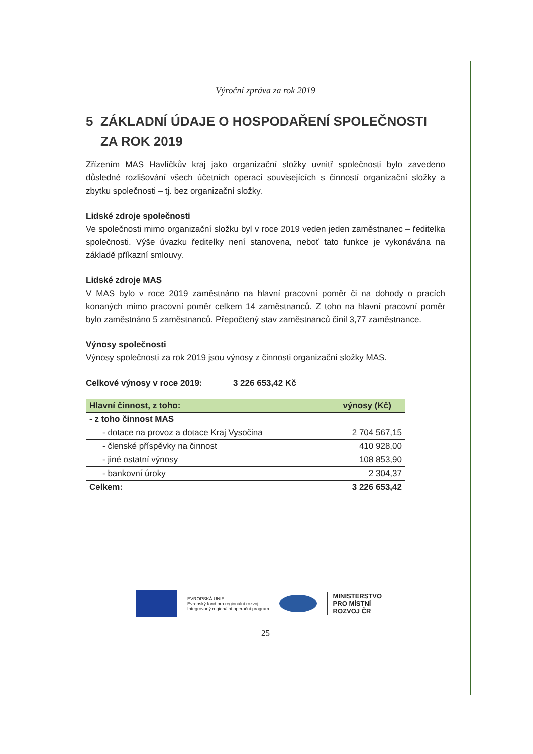Výroční zpráva za rok 2019
5 ZÁKLADNÍ ÚDAJE O HOSPODAŘENÍ SPOLEČNOSTI
ZA ROK 2019
Zřízením MAS Havlíčkův kraj jako organizační složky uvnitř společnosti bylo zavedeno důsledné rozlišování všech účetních operací souvisejících s činností organizační složky a zbytku společnosti – tj. bez organizační složky.
Lidské zdroje společnosti
Ve společnosti mimo organizační složku byl v roce 2019 veden jeden zaměstnanec – ředitelka společnosti. Výše úvazku ředitelky není stanovena, neboť tato funkce je vykonávána na základě příkazní smlouvy.
Lidské zdroje MAS
V MAS bylo v roce 2019 zaměstnáno na hlavní pracovní poměr či na dohody o pracích konaných mimo pracovní poměr celkem 14 zaměstnanců. Z toho na hlavní pracovní poměr bylo zaměstnáno 5 zaměstnanců. Přepočtený stav zaměstnanců činil 3,77 zaměstnance.
Výnosy společnosti
Výnosy společnosti za rok 2019 jsou výnosy z činnosti organizační složky MAS.
Celkové výnosy v roce 2019: 3 226 653,42 Kč
| Hlavní činnost, z toho: | výnosy (Kč) |
| --- | --- |
| - z toho činnost MAS | |
| - dotace na provoz a dotace Kraj Vysočina | 2 704 567,15 |
| - členské příspěvky na činnost | 410 928,00 |
| - jiné ostatní výnosy | 108 853,90 |
| - bankovní úroky | 2 304,37 |
| Celkem: | 3 226 653,42 |
EVROPSKÁ UNIE
Evropský fond pro regionální rozvoj
Integrovaný regionální operační program
MINISTERSTVO
PRO MÍSTNÍ
ROZVOJ ČR
25